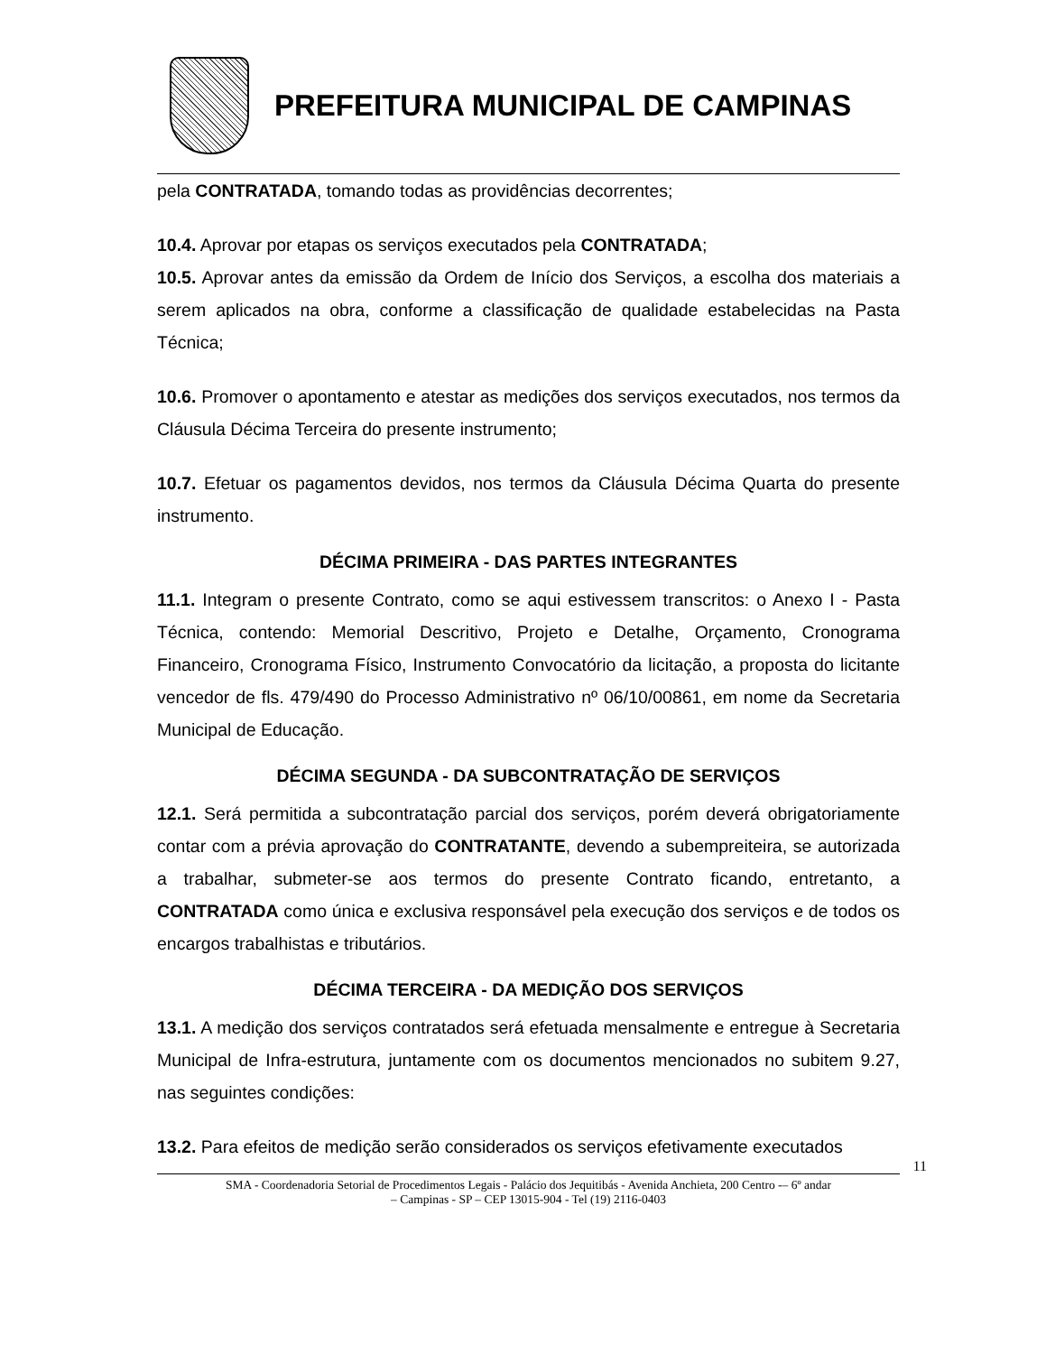PREFEITURA MUNICIPAL DE CAMPINAS
pela CONTRATADA, tomando todas as providências decorrentes;
10.4. Aprovar por etapas os serviços executados pela CONTRATADA;
10.5. Aprovar antes da emissão da Ordem de Início dos Serviços, a escolha dos materiais a serem aplicados na obra, conforme a classificação de qualidade estabelecidas na Pasta Técnica;
10.6. Promover o apontamento e atestar as medições dos serviços executados, nos termos da Cláusula Décima Terceira do presente instrumento;
10.7. Efetuar os pagamentos devidos, nos termos da Cláusula Décima Quarta do presente instrumento.
DÉCIMA PRIMEIRA - DAS PARTES INTEGRANTES
11.1. Integram o presente Contrato, como se aqui estivessem transcritos: o Anexo I - Pasta Técnica, contendo: Memorial Descritivo, Projeto e Detalhe, Orçamento, Cronograma Financeiro, Cronograma Físico, Instrumento Convocatório da licitação, a proposta do licitante vencedor de fls. 479/490 do Processo Administrativo nº 06/10/00861, em nome da Secretaria Municipal de Educação.
DÉCIMA SEGUNDA - DA SUBCONTRATAÇÃO DE SERVIÇOS
12.1. Será permitida a subcontratação parcial dos serviços, porém deverá obrigatoriamente contar com a prévia aprovação do CONTRATANTE, devendo a subempreiteira, se autorizada a trabalhar, submeter-se aos termos do presente Contrato ficando, entretanto, a CONTRATADA como única e exclusiva responsável pela execução dos serviços e de todos os encargos trabalhistas e tributários.
DÉCIMA TERCEIRA - DA MEDIÇÃO DOS SERVIÇOS
13.1. A medição dos serviços contratados será efetuada mensalmente e entregue à Secretaria Municipal de Infra-estrutura, juntamente com os documentos mencionados no subitem 9.27, nas seguintes condições:
13.2. Para efeitos de medição serão considerados os serviços efetivamente executados
11
SMA - Coordenadoria Setorial de Procedimentos Legais - Palácio dos Jequitibás - Avenida Anchieta, 200 Centro -– 6º andar
– Campinas - SP – CEP 13015-904 - Tel (19) 2116-0403